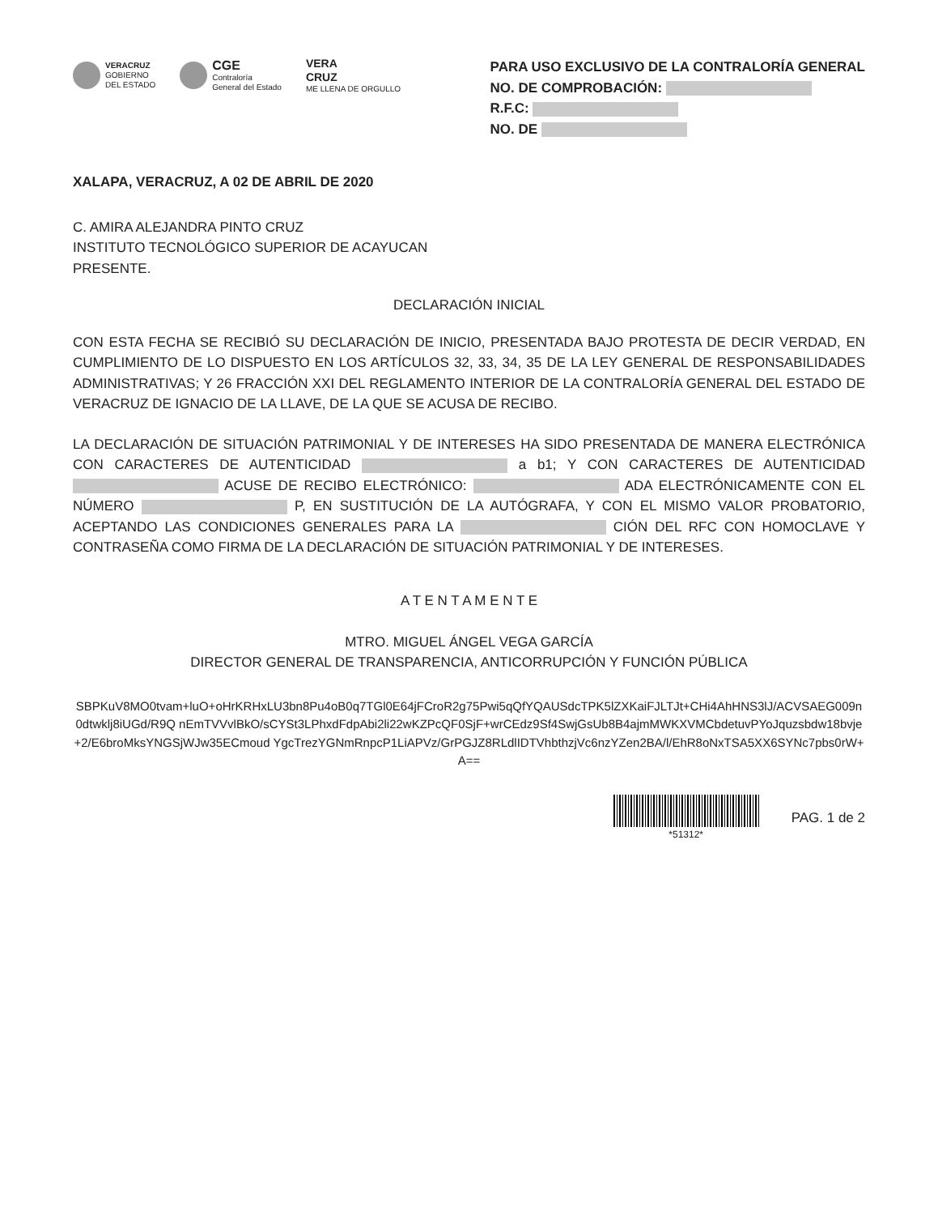VERACRUZ
GOBIERNO
DEL ESTADO
CGE
Contraloría
General del Estado
VERA
CRUZ
ME LLENA DE ORGULLO
PARA USO EXCLUSIVO DE LA CONTRALORÍA GENERAL
NO. DE COMPROBACIÓN:
R.F.C:
NO. DE
XALAPA, VERACRUZ, A 02 DE ABRIL DE 2020
C. AMIRA ALEJANDRA PINTO CRUZ
INSTITUTO TECNOLÓGICO SUPERIOR DE ACAYUCAN
PRESENTE.
DECLARACIÓN INICIAL
CON ESTA FECHA SE RECIBIÓ SU DECLARACIÓN DE INICIO, PRESENTADA BAJO PROTESTA DE DECIR VERDAD, EN CUMPLIMIENTO DE LO DISPUESTO EN LOS ARTÍCULOS 32, 33, 34, 35 DE LA LEY GENERAL DE RESPONSABILIDADES ADMINISTRATIVAS; Y 26 FRACCIÓN XXI DEL REGLAMENTO INTERIOR DE LA CONTRALORÍA GENERAL DEL ESTADO DE VERACRUZ DE IGNACIO DE LA LLAVE, DE LA QUE SE ACUSA DE RECIBO.
LA DECLARACIÓN DE SITUACIÓN PATRIMONIAL Y DE INTERESES HA SIDO PRESENTADA DE MANERA ELECTRÓNICA CON CARACTERES DE AUTENTICIDAD a b1; Y CON CARACTERES DE AUTENTICIDAD ACUSE DE RECIBO ELECTRÓNICO: ADA ELECTRÓNICAMENTE CON EL NÚMERO P, EN SUSTITUCIÓN DE LA AUTÓGRAFA, Y CON EL MISMO VALOR PROBATORIO, ACEPTANDO LAS CONDICIONES GENERALES PARA LA CIÓN DEL RFC CON HOMOCLAVE Y CONTRASEÑA COMO FIRMA DE LA DECLARACIÓN DE SITUACIÓN PATRIMONIAL Y DE INTERESES.
A T E N T A M E N T E
MTRO. MIGUEL ÁNGEL VEGA GARCÍA
DIRECTOR GENERAL DE TRANSPARENCIA, ANTICORRUPCIÓN Y FUNCIÓN PÚBLICA
SBPKuV8MO0tvam+luO+oHrKRHxLU3bn8Pu4oB0q7TGl0E64jFCroR2g75Pwi5qQfYQAUSdcTPK5lZXKaiFJLTJt+CHi4AhHNS3lJ/ACVSAEG009n0dtwklj8iUGd/R9Q nEmTVVvlBkO/sCYSt3LPhxdFdpAbi2li22wKZPcQF0SjF+wrCEdz9Sf4SwjGsUb8B4ajmMWKXVMCbdetuvPYoJquzsbdw18bvje+2/E6broMksYNGSjWJw35ECmoud YgcTrezYGNmRnpcP1LiAPVz/GrPGJZ8RLdlIDTVhbthzjVc6nzYZen2BA/l/EhR8oNxTSA5XX6SYNc7pbs0rW+A==
*51312*
PAG. 1 de 2